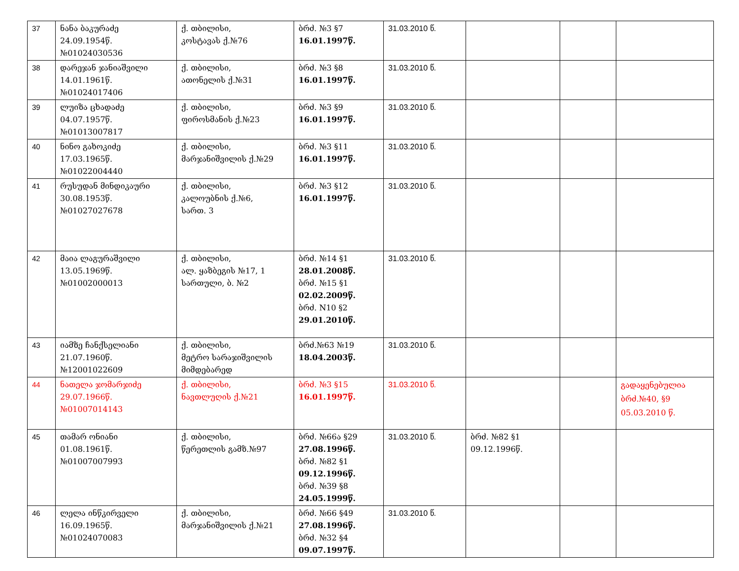| 37 | ნანა ბაკურაძე 24.09.1954წ. №01024030536 | ქ. თბილისი, კოსტავას ქ.№76 | ბრძ. №3 §7 16.01.1997წ. | 31.03.2010 წ. | | | |
| 38 | დარეჯან ჯანიაშვილი 14.01.1961წ. №01024017406 | ქ. თბილისი, ათონელის ქ.№31 | ბრძ. №3 §8 16.01.1997წ. | 31.03.2010 წ. | | | |
| 39 | ლუიზა ცხადაძე 04.07.1957წ. №01013007817 | ქ. თბილისი, ფიროსმანის ქ.№23 | ბრძ. №3 §9 16.01.1997წ. | 31.03.2010 წ. | | | |
| 40 | ნინო გახოკიძე 17.03.1965წ. №01022004440 | ქ. თბილისი, მარჯანიშვილის ქ.№29 | ბრძ. №3 §11 16.01.1997წ. | 31.03.2010 წ. | | | |
| 41 | რუსუდან მინდიკაური 30.08.1953წ. №01027027678 | ქ. თბილისი, კალოუბნის ქ.№6, სართ. 3 | ბრძ. №3 §12 16.01.1997წ. | 31.03.2010 წ. | | | |
| 42 | მაია ლაგურაშვილი 13.05.1969წ. №01002000013 | ქ. თბილისი, ალ. ყაზბეგის №17, 1 სართული, ბ. №2 | ბრძ. №14 §1 28.01.2008წ. ბრძ. №15 §1 02.02.2009წ. ბრძ. N10 §2 29.01.2010წ. | 31.03.2010 წ. | | | |
| 43 | იამზე ჩანქსელიანი 21.07.1960წ. №12001022609 | ქ. თბილისი, მეტრო სარაჯიშვილის მიმდებარედ | ბრძ.№63 №19 18.04.2003წ. | 31.03.2010 წ. | | | |
| 44 | ნათელა ჯომარჯიძე 29.07.1966წ. №01007014143 | ქ. თბილისი, ნავთლუღის ქ.№21 | ბრძ. №3 §15 16.01.1997წ. | 31.03.2010 წ. | | | გადაყენებულია ბრძ.№40, §9 05.03.2010 წ. |
| 45 | თამარ ონიანი 01.08.1961წ. №01007007993 | ქ. თბილისი, წერეთლის გამზ.№97 | ბრძ. №66ა §29 27.08.1996წ. ბრძ. №82 §1 09.12.1996წ. ბრძ. №39 §8 24.05.1999წ. | 31.03.2010 წ. | ბრძ. №82 §1 09.12.1996წ. | | |
| 46 | ლელა ინწკირველი 16.09.1965წ. №01024070083 | ქ. თბილისი, მარჯანიშვილის ქ.№21 | ბრძ. №66 §49 27.08.1996წ. ბრძ. №32 §4 09.07.1997წ. | 31.03.2010 წ. | | | |